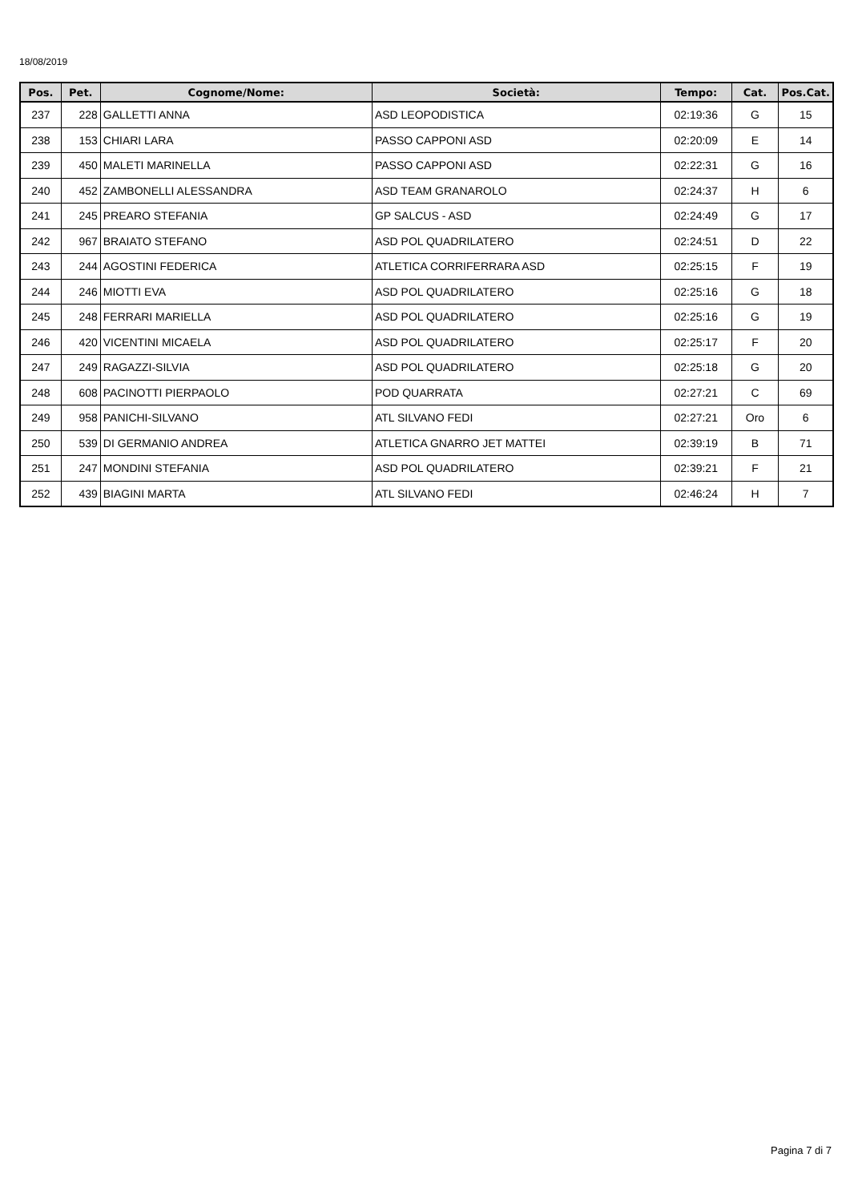18/08/2019
| Pos. | Pet. | Cognome/Nome: | Società: | Tempo: | Cat. | Pos.Cat. |
| --- | --- | --- | --- | --- | --- | --- |
| 237 | 228 | GALLETTI ANNA | ASD LEOPODISTICA | 02:19:36 | G | 15 |
| 238 | 153 | CHIARI LARA | PASSO CAPPONI ASD | 02:20:09 | E | 14 |
| 239 | 450 | MALETI MARINELLA | PASSO CAPPONI ASD | 02:22:31 | G | 16 |
| 240 | 452 | ZAMBONELLI ALESSANDRA | ASD TEAM GRANAROLO | 02:24:37 | H | 6 |
| 241 | 245 | PREARO STEFANIA | GP SALCUS - ASD | 02:24:49 | G | 17 |
| 242 | 967 | BRAIATO STEFANO | ASD POL QUADRILATERO | 02:24:51 | D | 22 |
| 243 | 244 | AGOSTINI FEDERICA | ATLETICA CORRIFERRARA ASD | 02:25:15 | F | 19 |
| 244 | 246 | MIOTTI EVA | ASD POL QUADRILATERO | 02:25:16 | G | 18 |
| 245 | 248 | FERRARI MARIELLA | ASD POL QUADRILATERO | 02:25:16 | G | 19 |
| 246 | 420 | VICENTINI MICAELA | ASD POL QUADRILATERO | 02:25:17 | F | 20 |
| 247 | 249 | RAGAZZI-SILVIA | ASD POL QUADRILATERO | 02:25:18 | G | 20 |
| 248 | 608 | PACINOTTI PIERPAOLO | POD QUARRATA | 02:27:21 | C | 69 |
| 249 | 958 | PANICHI-SILVANO | ATL SILVANO FEDI | 02:27:21 | Oro | 6 |
| 250 | 539 | DI GERMANIO ANDREA | ATLETICA GNARRO JET MATTEI | 02:39:19 | B | 71 |
| 251 | 247 | MONDINI STEFANIA | ASD POL QUADRILATERO | 02:39:21 | F | 21 |
| 252 | 439 | BIAGINI MARTA | ATL SILVANO FEDI | 02:46:24 | H | 7 |
Pagina 7 di 7